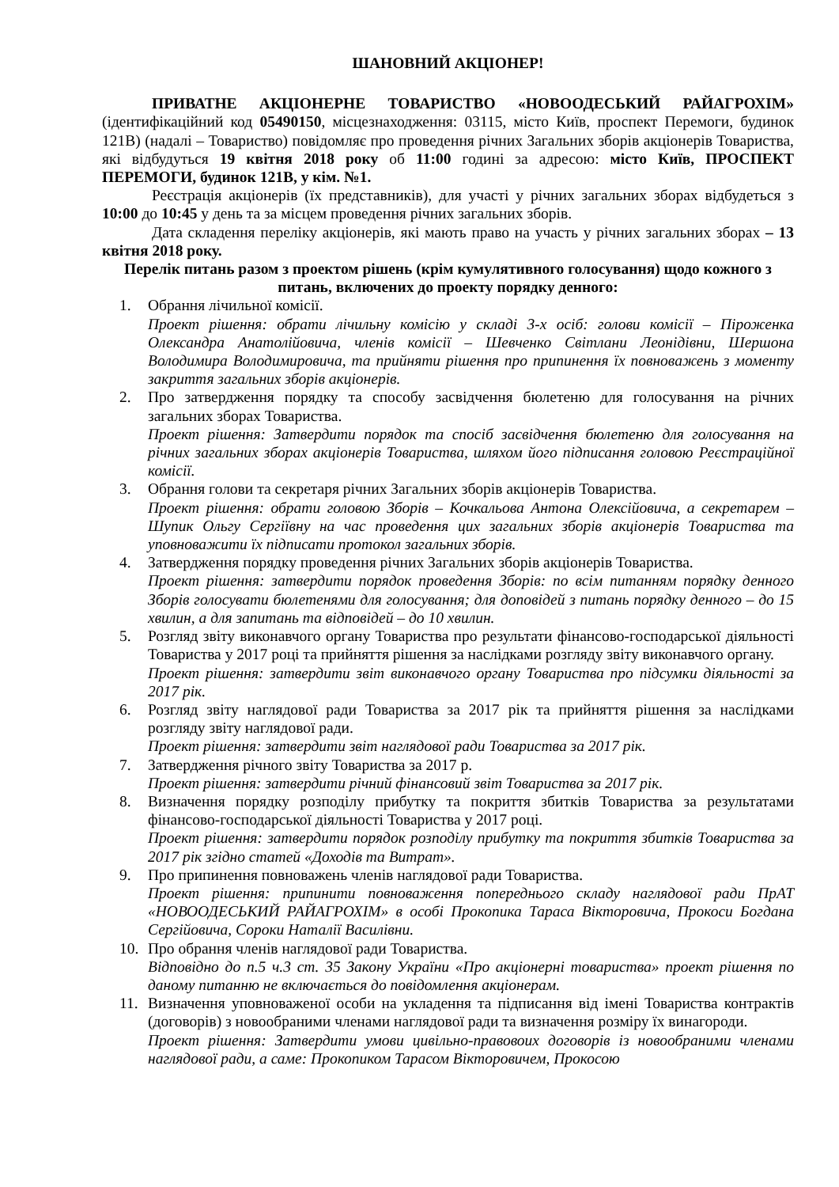ШАНОВНИЙ АКЦІОНЕР!
ПРИВАТНЕ АКЦІОНЕРНЕ ТОВАРИСТВО «НОВООДЕСЬКИЙ РАЙАГРОХІМ» (ідентифікаційний код 05490150, місцезнаходження: 03115, місто Київ, проспект Перемоги, будинок 121В) (надалі – Товариство) повідомляє про проведення річних Загальних зборів акціонерів Товариства, які відбудуться 19 квітня 2018 року об 11:00 годині за адресою: місто Київ, ПРОСПЕКТ ПЕРЕМОГИ, будинок 121В, у кім. №1.
Реєстрація акціонерів (їх представників), для участі у річних загальних зборах відбудеться з 10:00 до 10:45 у день та за місцем проведення річних загальних зборів.
Дата складення переліку акціонерів, які мають право на участь у річних загальних зборах – 13 квітня 2018 року.
Перелік питань разом з проектом рішень (крім кумулятивного голосування) щодо кожного з питань, включених до проекту порядку денного:
1. Обрання лічильної комісії.
Проект рішення: обрати лічильну комісію у складі 3-х осіб: голови комісії – Піроженка Олександра Анатолійовича, членів комісії – Шевченко Світлани Леонідівни, Шершона Володимира Володимировича, та прийняти рішення про припинення їх повноважень з моменту закриття загальних зборів акціонерів.
2. Про затвердження порядку та способу засвідчення бюлетеню для голосування на річних загальних зборах Товариства.
Проект рішення: Затвердити порядок та спосіб засвідчення бюлетеню для голосування на річних загальних зборах акціонерів Товариства, шляхом його підписання головою Реєстраційної комісії.
3. Обрання голови та секретаря річних Загальних зборів акціонерів Товариства.
Проект рішення: обрати головою Зборів – Кочкальова Антона Олексійовича, а секретарем – Шупик Ольгу Сергіївну на час проведення цих загальних зборів акціонерів Товариства та уповноважити їх підписати протокол загальних зборів.
4. Затвердження порядку проведення річних Загальних зборів акціонерів Товариства.
Проект рішення: затвердити порядок проведення Зборів: по всім питанням порядку денного Зборів голосувати бюлетенями для голосування; для доповідей з питань порядку денного – до 15 хвилин, а для запитань та відповідей – до 10 хвилин.
5. Розгляд звіту виконавчого органу Товариства про результати фінансово-господарської діяльності Товариства у 2017 році та прийняття рішення за наслідками розгляду звіту виконавчого органу.
Проект рішення: затвердити звіт виконавчого органу Товариства про підсумки діяльності за 2017 рік.
6. Розгляд звіту наглядової ради Товариства за 2017 рік та прийняття рішення за наслідками розгляду звіту наглядової ради.
Проект рішення: затвердити звіт наглядової ради Товариства за 2017 рік.
7. Затвердження річного звіту Товариства за 2017 р.
Проект рішення: затвердити річний фінансовий звіт Товариства за 2017 рік.
8. Визначення порядку розподілу прибутку та покриття збитків Товариства за результатами фінансово-господарської діяльності Товариства у 2017 році.
Проект рішення: затвердити порядок розподілу прибутку та покриття збитків Товариства за 2017 рік згідно статей «Доходів та Витрат».
9. Про припинення повноважень членів наглядової ради Товариства.
Проект рішення: припинити повноваження попереднього складу наглядової ради ПрАТ «НОВООДЕСЬКИЙ РАЙАГРОХІМ» в особі Прокопика Тараса Вікторовича, Прокоси Богдана Сергійовича, Сороки Наталії Василівни.
10. Про обрання членів наглядової ради Товариства.
Відповідно до п.5 ч.3 ст. 35 Закону України «Про акціонерні товариства» проект рішення по даному питанню не включається до повідомлення акціонерам.
11. Визначення уповноваженої особи на укладення та підписання від імені Товариства контрактів (договорів) з новообраними членами наглядової ради та визначення розміру їх винагороди.
Проект рішення: Затвердити умови цивільно-правовоих договорів із новообраними членами наглядової ради, а саме: Прокопиком Тарасом Вікторовичем, Прокосою